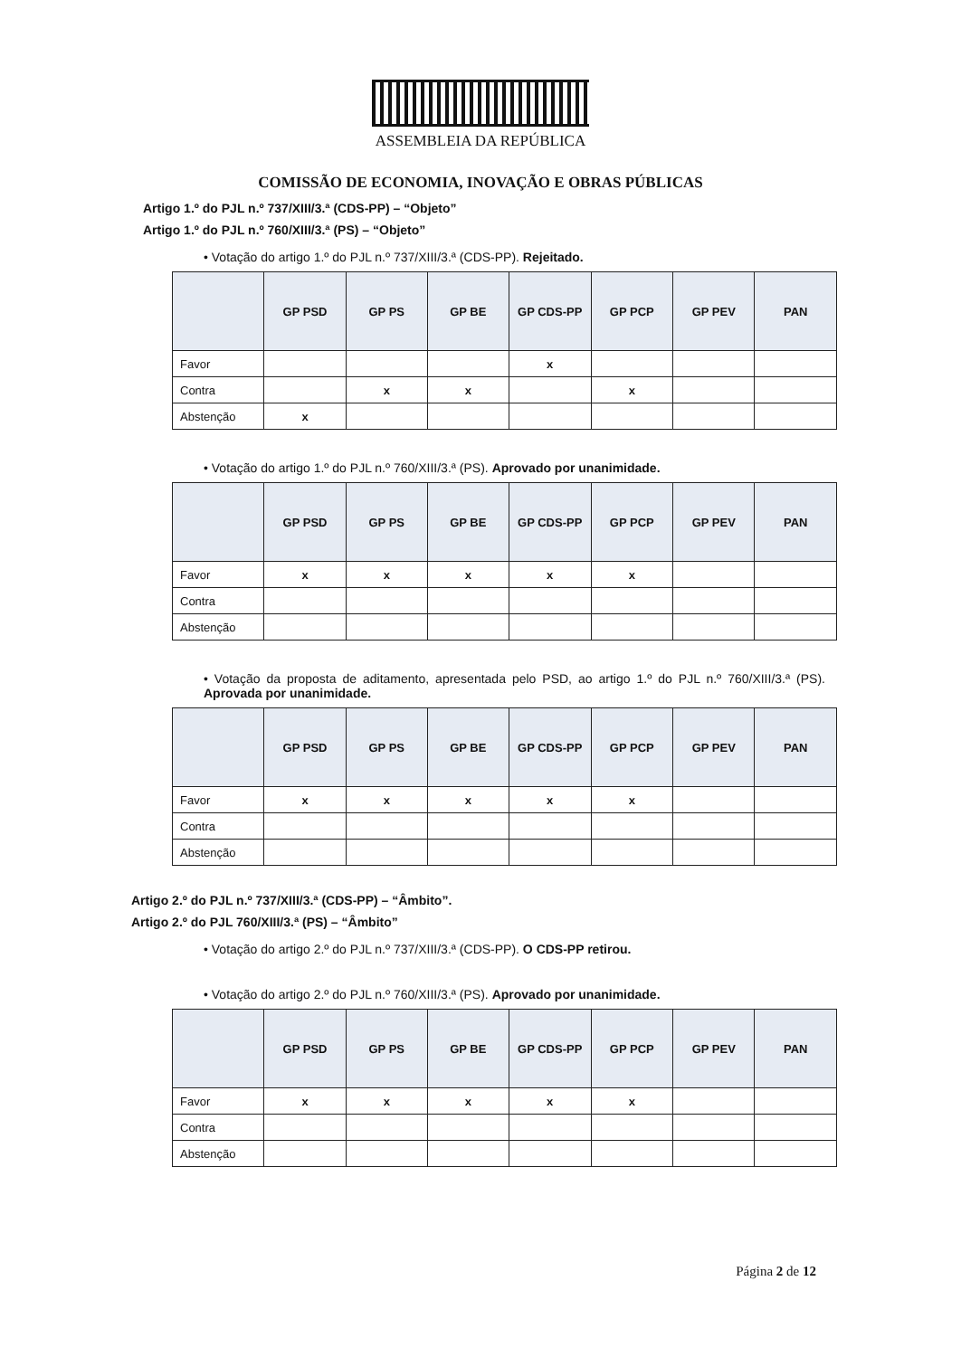ASSEMBLEIA DA REPÚBLICA
COMISSÃO DE ECONOMIA, INOVAÇÃO E OBRAS PÚBLICAS
Artigo 1.º do PJL n.º 737/XIII/3.ª (CDS-PP) – “Objeto”
Artigo 1.º do PJL n.º 760/XIII/3.ª (PS) – “Objeto”
• Votação do artigo 1.º do PJL n.º 737/XIII/3.ª (CDS-PP). Rejeitado.
| | GP PSD | GP PS | GP BE | GP CDS-PP | GP PCP | GP PEV | PAN |
| --- | --- | --- | --- | --- | --- | --- | --- |
| Favor | | | | x | | | |
| Contra | | x | x | | x | | |
| Abstenção | x | | | | | | |
• Votação do artigo 1.º do PJL n.º 760/XIII/3.ª (PS). Aprovado por unanimidade.
| | GP PSD | GP PS | GP BE | GP CDS-PP | GP PCP | GP PEV | PAN |
| --- | --- | --- | --- | --- | --- | --- | --- |
| Favor | x | x | x | x | x | | |
| Contra | | | | | | | |
| Abstenção | | | | | | | |
• Votação da proposta de aditamento, apresentada pelo PSD, ao artigo 1.º do PJL n.º 760/XIII/3.ª (PS). Aprovada por unanimidade.
| | GP PSD | GP PS | GP BE | GP CDS-PP | GP PCP | GP PEV | PAN |
| --- | --- | --- | --- | --- | --- | --- | --- |
| Favor | x | x | x | x | x | | |
| Contra | | | | | | | |
| Abstenção | | | | | | | |
Artigo 2.º do PJL n.º 737/XIII/3.ª (CDS-PP) – “Âmbito”.
Artigo 2.º do PJL 760/XIII/3.ª (PS) – “Âmbito”
• Votação do artigo 2.º do PJL n.º 737/XIII/3.ª (CDS-PP). O CDS-PP retirou.
• Votação do artigo 2.º do PJL n.º 760/XIII/3.ª (PS). Aprovado por unanimidade.
| | GP PSD | GP PS | GP BE | GP CDS-PP | GP PCP | GP PEV | PAN |
| --- | --- | --- | --- | --- | --- | --- | --- |
| Favor | x | x | x | x | x | | |
| Contra | | | | | | | |
| Abstenção | | | | | | | |
Página 2 de 12